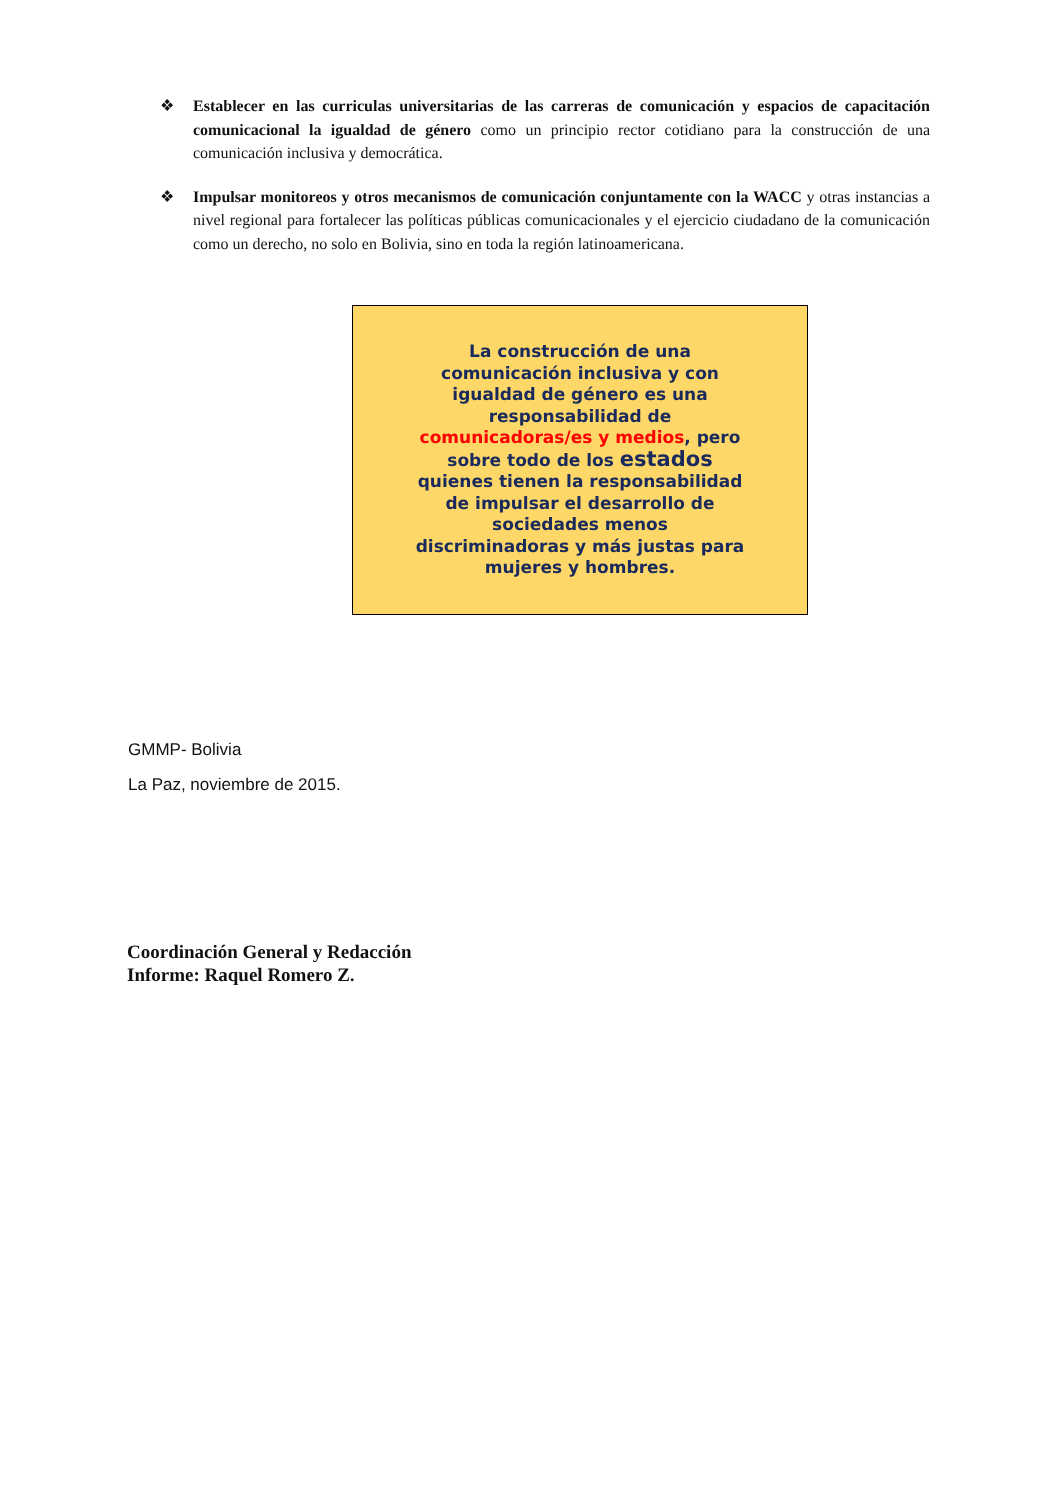❖ Establecer en las curriculas universitarias de las carreras de comunicación y espacios de capacitación comunicacional la igualdad de género como un principio rector cotidiano para la construcción de una comunicación inclusiva y democrática.
❖ Impulsar monitoreos y otros mecanismos de comunicación conjuntamente con la WACC y otras instancias a nivel regional para fortalecer las políticas públicas comunicacionales y el ejercicio ciudadano de la comunicación como un derecho, no solo en Bolivia, sino en toda la región latinoamericana.
La construcción de una comunicación inclusiva y con igualdad de género es una responsabilidad de comunicadoras/es y medios, pero sobre todo de los estados quienes tienen la responsabilidad de impulsar el desarrollo de sociedades menos discriminadoras y más justas para mujeres y hombres.
GMMP- Bolivia
La Paz, noviembre de 2015.
Coordinación General y Redacción
Informe: Raquel Romero Z.